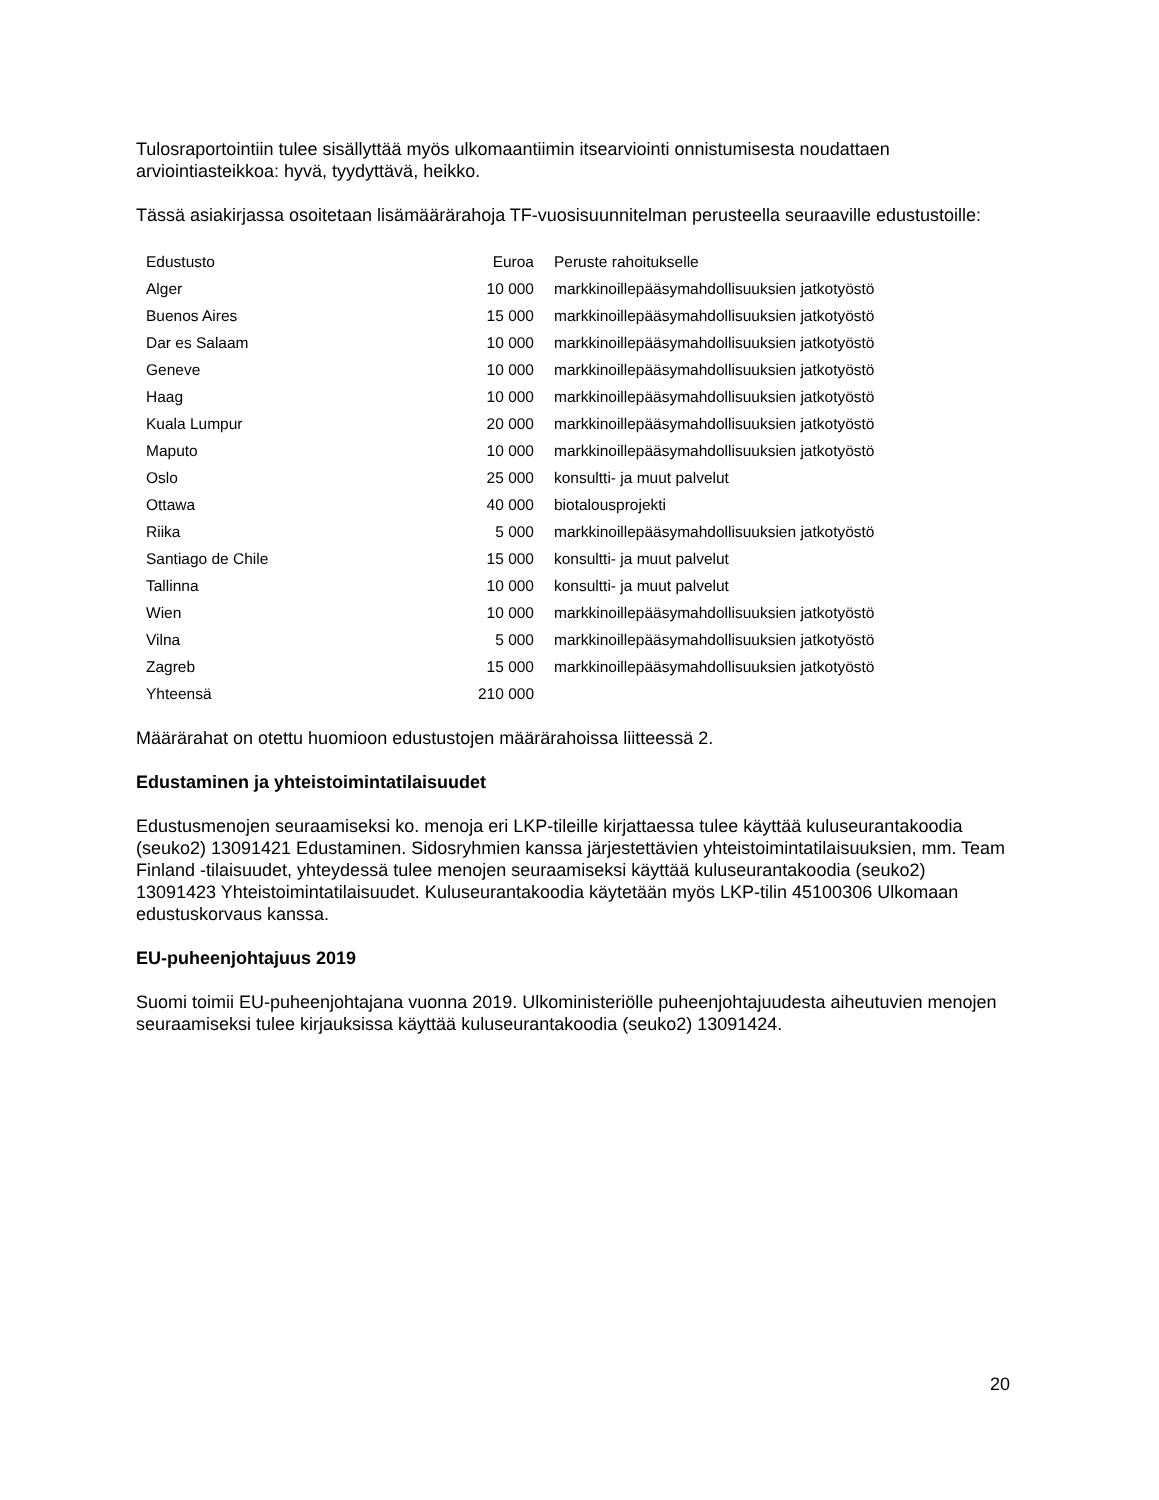Tulosraportointiin tulee sisällyttää myös ulkomaantiimin itsearviointi onnistumisesta noudattaen arviointiasteikkoa: hyvä, tyydyttävä, heikko.
Tässä asiakirjassa osoitetaan lisämäärärahoja TF-vuosisuunnitelman perusteella seuraaville edustustoille:
| Edustusto | Euroa | Peruste rahoitukselle |
| --- | --- | --- |
| Alger | 10 000 | markkinoillepääsymahdollisuuksien jatkotyöstö |
| Buenos Aires | 15 000 | markkinoillepääsymahdollisuuksien jatkotyöstö |
| Dar es Salaam | 10 000 | markkinoillepääsymahdollisuuksien jatkotyöstö |
| Geneve | 10 000 | markkinoillepääsymahdollisuuksien jatkotyöstö |
| Haag | 10 000 | markkinoillepääsymahdollisuuksien jatkotyöstö |
| Kuala Lumpur | 20 000 | markkinoillepääsymahdollisuuksien jatkotyöstö |
| Maputo | 10 000 | markkinoillepääsymahdollisuuksien jatkotyöstö |
| Oslo | 25 000 | konsultti- ja muut palvelut |
| Ottawa | 40 000 | biotalousprojekti |
| Riika | 5 000 | markkinoillepääsymahdollisuuksien jatkotyöstö |
| Santiago de Chile | 15 000 | konsultti- ja muut palvelut |
| Tallinna | 10 000 | konsultti- ja muut palvelut |
| Wien | 10 000 | markkinoillepääsymahdollisuuksien jatkotyöstö |
| Vilna | 5 000 | markkinoillepääsymahdollisuuksien jatkotyöstö |
| Zagreb | 15 000 | markkinoillepääsymahdollisuuksien jatkotyöstö |
| Yhteensä | 210 000 | |
Määrärahat on otettu huomioon edustustojen määrärahoissa liitteessä 2.
Edustaminen ja yhteistoimintatilaisuudet
Edustusmenojen seuraamiseksi ko. menoja eri LKP-tileille kirjattaessa tulee käyttää kuluseurantakoodia (seuko2) 13091421 Edustaminen. Sidosryhmien kanssa järjestettävien yhteistoimintatilaisuuksien, mm. Team Finland -tilaisuudet, yhteydessä tulee menojen seuraamiseksi käyttää kuluseurantakoodia (seuko2) 13091423 Yhteistoimintatilaisuudet. Kuluseurantakoodia käytetään myös LKP-tilin 45100306 Ulkomaan edustuskorvaus kanssa.
EU-puheenjohtajuus 2019
Suomi toimii EU-puheenjohtajana vuonna 2019. Ulkoministeriölle puheenjohtajuudesta aiheutuvien menojen seuraamiseksi tulee kirjauksissa käyttää kuluseurantakoodia (seuko2) 13091424.
20